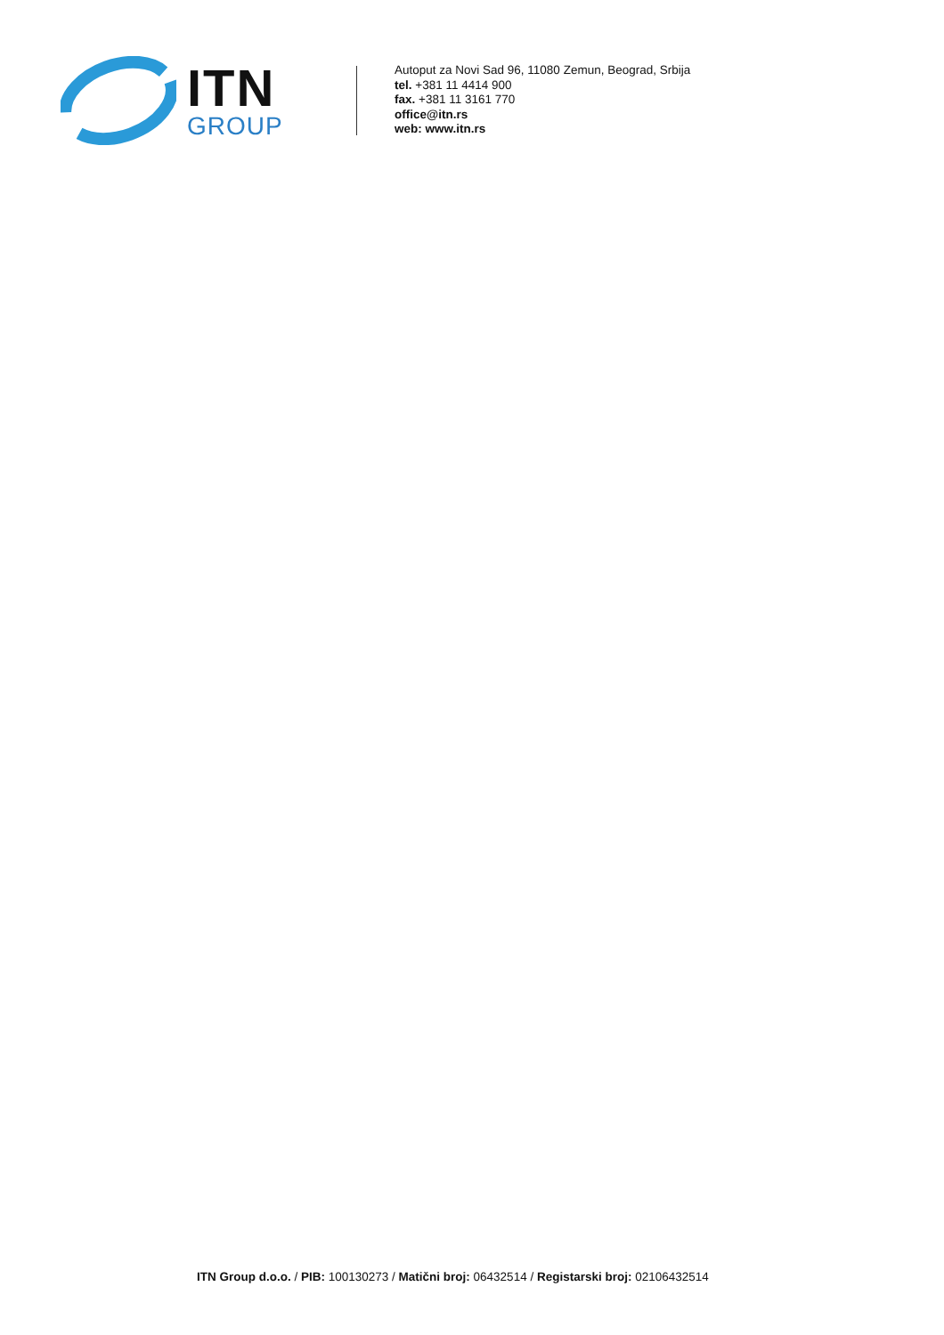ITN
GROUP
Autoput za Novi Sad 96, 11080 Zemun, Beograd, Srbija
tel. +381 11 4414 900
fax. +381 11 3161 770
office@itn.rs
web: www.itn.rs
ITN Group d.o.o. / PIB: 100130273 / Matični broj: 06432514 / Registarski broj: 02106432514